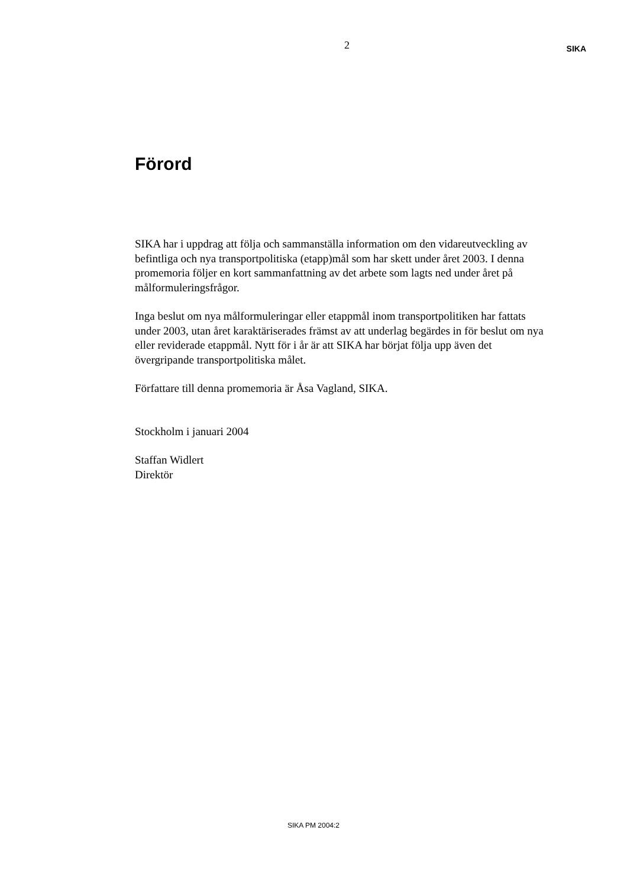2
SIKA
Förord
SIKA har i uppdrag att följa och sammanställa information om den vidareutveck­ling av befintliga och nya transportpolitiska (etapp)mål som har skett under året 2003. I denna promemoria följer en kort sammanfattning av det arbete som lagts ned under året på målformuleringsfrågor.
Inga beslut om nya målformuleringar eller etappmål inom transportpolitiken har fattats under 2003, utan året karaktäriserades främst av att underlag begärdes in för beslut om nya eller reviderade etappmål. Nytt för i år är att SIKA har börjat följa upp även det övergripande transportpolitiska målet.
Författare till denna promemoria är Åsa Vagland, SIKA.
Stockholm i januari 2004
Staffan Widlert
Direktör
SIKA PM 2004:2